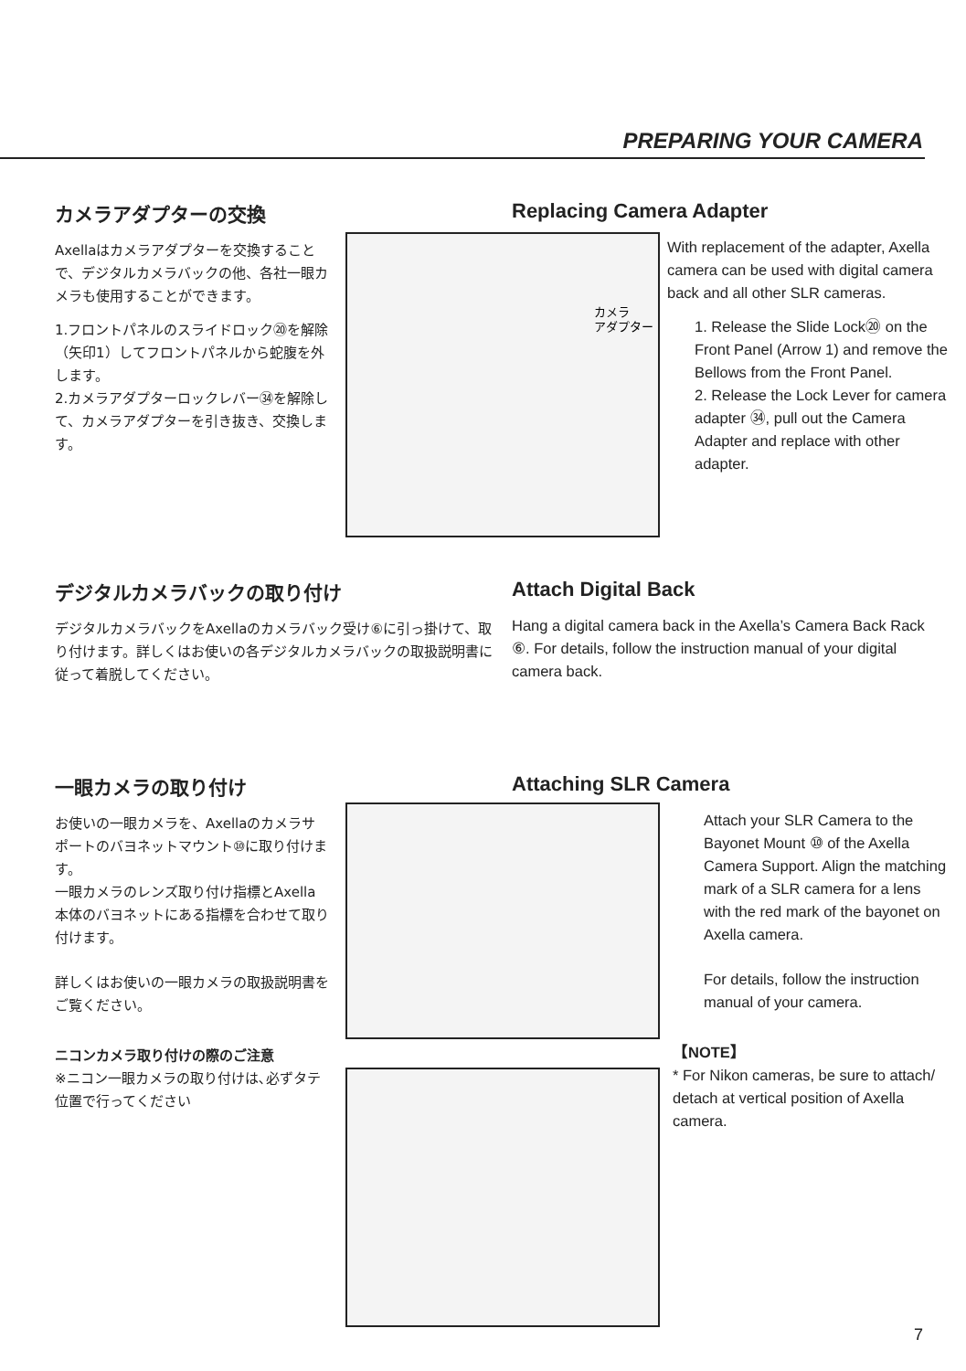PREPARING YOUR CAMERA
カメラアダプターの交換
Axellaはカメラアダプターを交換することで、デジタルカメラバックの他、各社一眼カメラも使用することができます。
1.フロントパネルのスライドロック⑳を解除（矢印1）してフロントパネルから蛇腹を外します。
2.カメラアダプターロックレバー㉞を解除して、カメラアダプターを引き抜き、交換します。
カメラ
アダプター
Replacing Camera Adapter
With replacement of the adapter, Axella camera can be used with digital camera back and all other SLR cameras.
1. Release the Slide Lock⑳ on the Front Panel (Arrow 1) and remove the Bellows from the Front Panel.
2. Release the Lock Lever for camera adapter ㉞, pull out the Camera Adapter and replace with other adapter.
デジタルカメラバックの取り付け
デジタルカメラバックをAxellaのカメラバック受け⑥に引っ掛けて、取り付けます。詳しくはお使いの各デジタルカメラバックの取扱説明書に従って着脱してください。
Attach Digital Back
Hang a digital camera back in the Axella’s Camera Back Rack ⑥. For details, follow the instruction manual of your digital camera back.
一眼カメラの取り付け
お使いの一眼カメラを、Axellaのカメラサポートのバヨネットマウント⑩に取り付けます。
一眼カメラのレンズ取り付け指標とAxella本体のバヨネットにある指標を合わせて取り付けます。
詳しくはお使いの一眼カメラの取扱説明書をご覧ください。
ニコンカメラ取り付けの際のご注意
※ニコン一眼カメラの取り付けは､必ずタテ位置で行ってください
Attaching SLR Camera
Attach your SLR Camera to the Bayonet Mount ⑩ of the Axella Camera Support. Align the matching mark of a SLR camera for a lens with the red mark of the bayonet on Axella camera.
For details, follow the instruction manual of your camera.
【NOTE】
* For Nikon cameras, be sure to attach/ detach at vertical position of Axella camera.
7